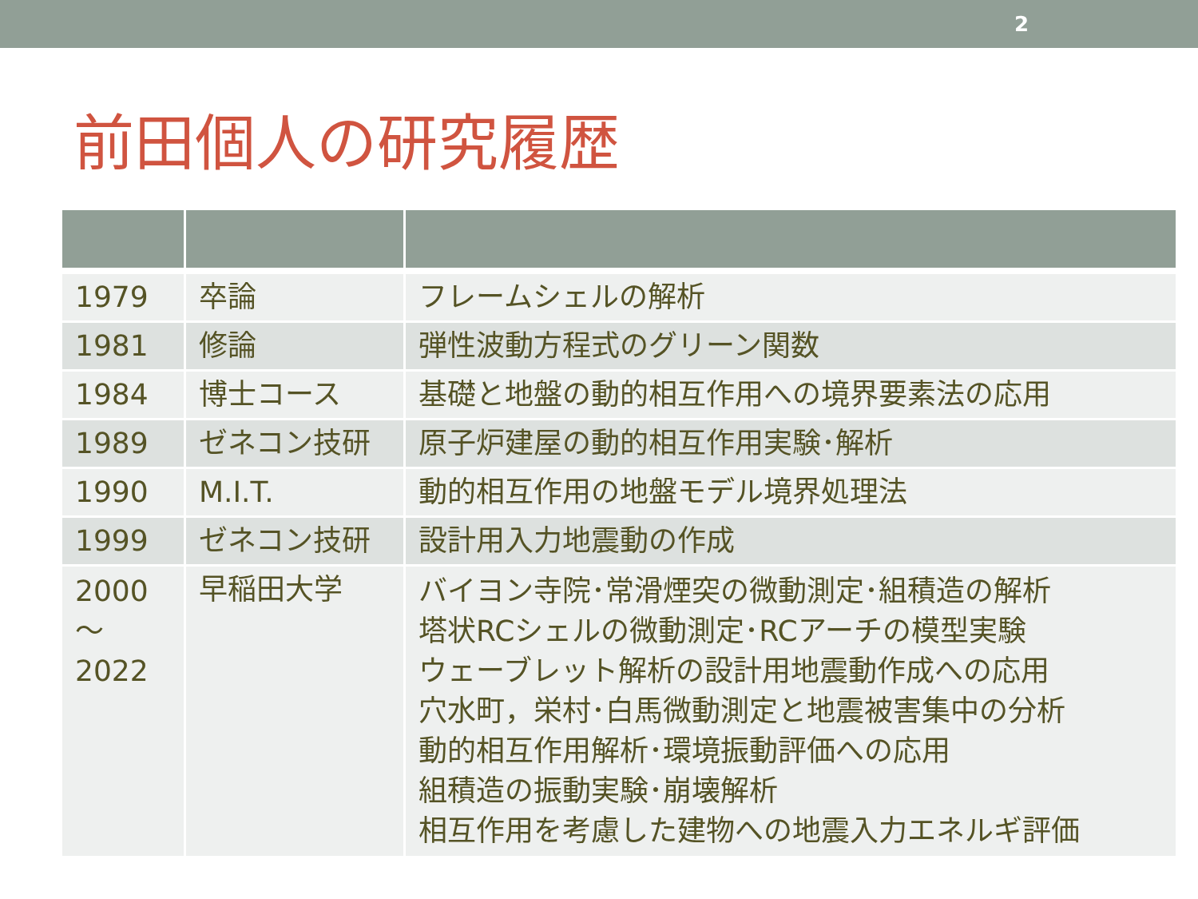2
前田個人の研究履歴
| 1979 | 卒論 | フレームシェルの解析 |
| 1981 | 修論 | 弾性波動方程式のグリーン関数 |
| 1984 | 博士コース | 基礎と地盤の動的相互作用への境界要素法の応用 |
| 1989 | ゼネコン技研 | 原子炉建屋の動的相互作用実験･解析 |
| 1990 | M.I.T. | 動的相互作用の地盤モデル境界処理法 |
| 1999 | ゼネコン技研 | 設計用入力地震動の作成 |
| 2000 ～ 2022 | 早稲田大学 | バイヨン寺院･常滑煙突の微動測定･組積造の解析 塔状RCシェルの微動測定･RCアーチの模型実験 ウェーブレット解析の設計用地震動作成への応用 穴水町，栄村･白馬微動測定と地震被害集中の分析 動的相互作用解析･環境振動評価への応用 組積造の振動実験･崩壊解析 相互作用を考慮した建物への地震入力エネルギ評価 |